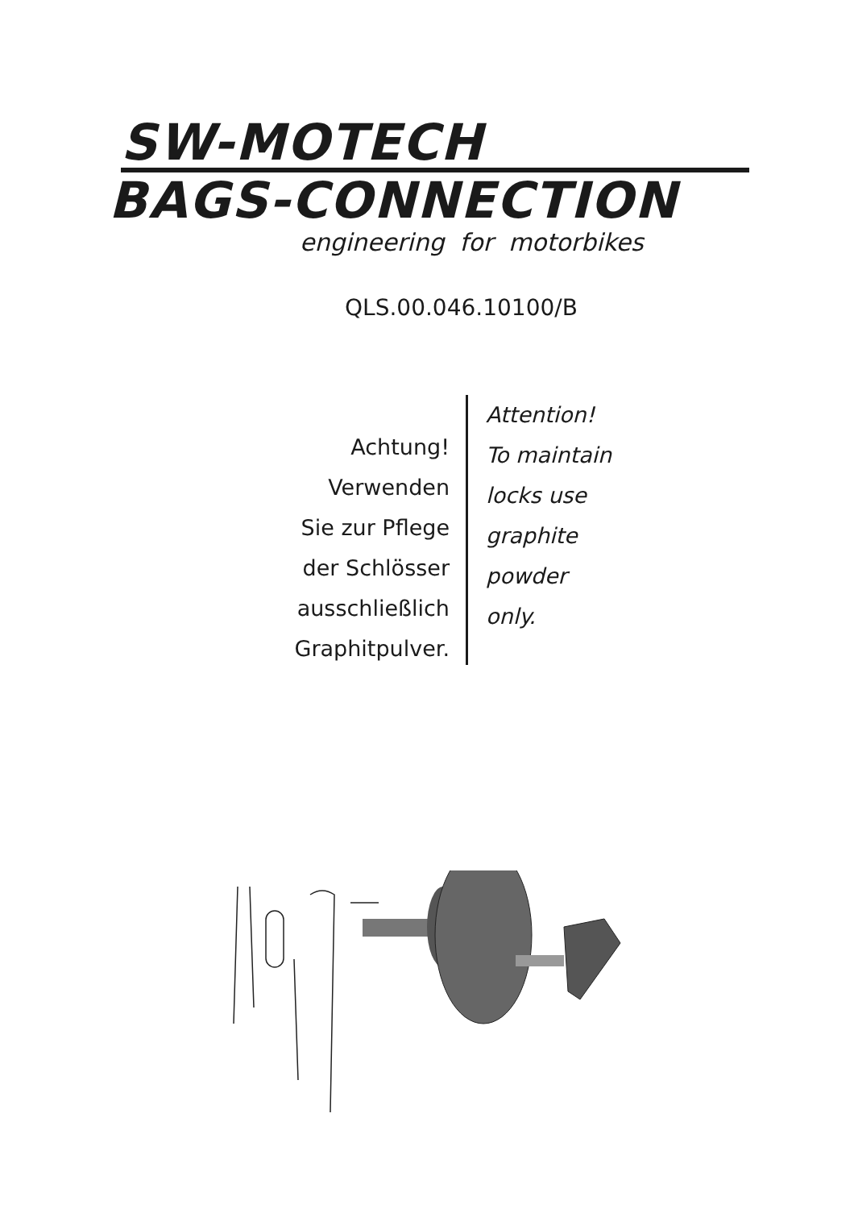SW-MOTECH
BAGS-CONNECTION
engineering for motorbikes
QLS.00.046.10100/B
Achtung!
Verwenden
Sie zur Pflege
der Schlösser
ausschließlich
Graphitpulver.
Attention!
To maintain
locks use
graphite
powder
only.